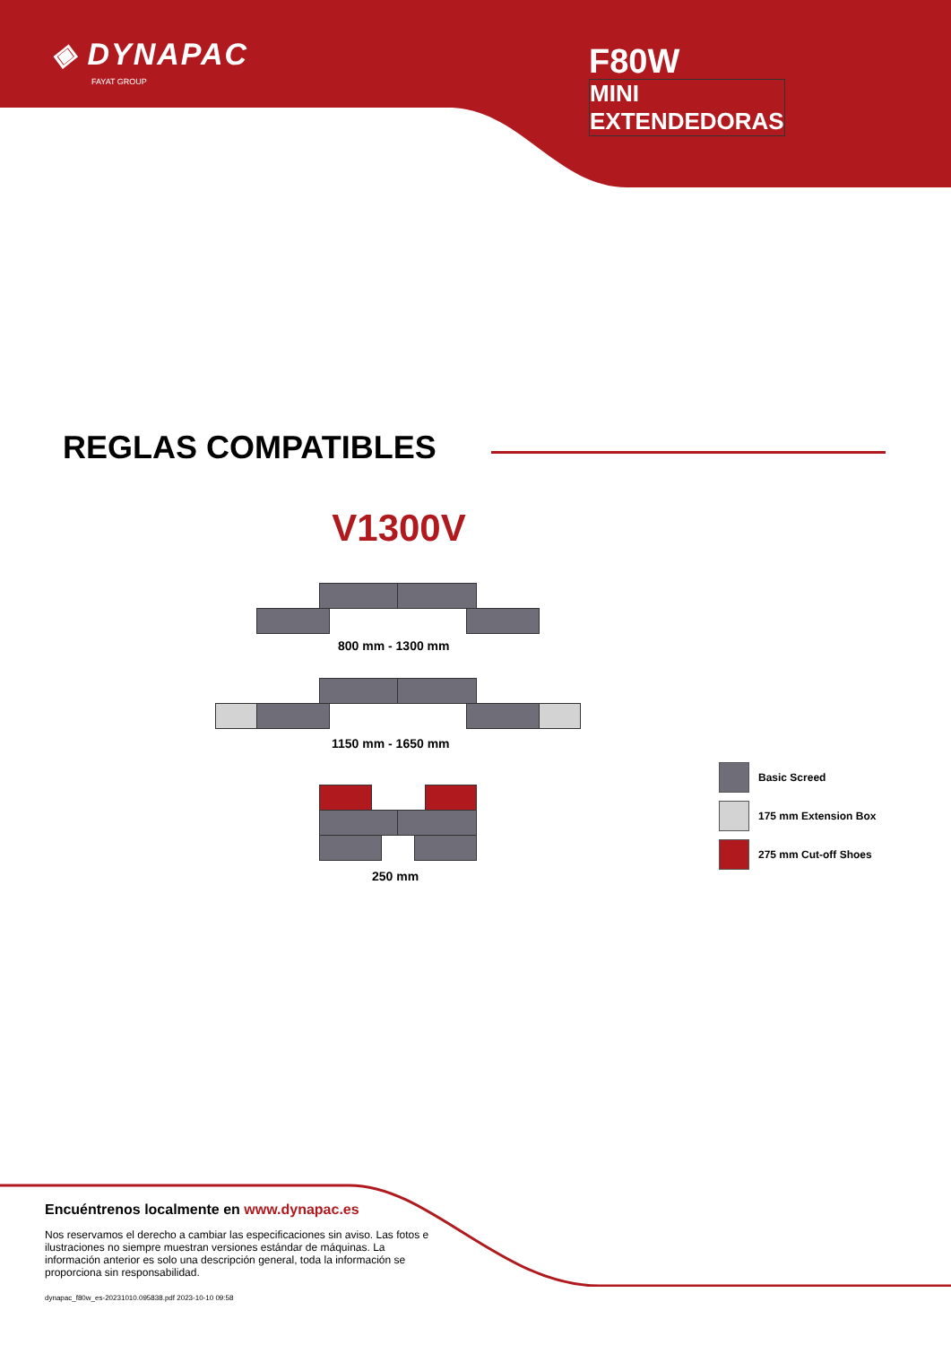◈ DYNAPAC
FAYAT GROUP
F80W
MINI EXTENDEDORAS
REGLAS COMPATIBLES
V1300V
800 mm - 1300 mm
1150 mm - 1650 mm
250 mm
Basic Screed
175 mm Extension Box
275 mm Cut-off Shoes
Encuéntrenos localmente en www.dynapac.es
Nos reservamos el derecho a cambiar las especificaciones sin aviso. Las fotos e ilustraciones no siempre muestran versiones estándar de máquinas. La información anterior es solo una descripción general, toda la información se proporciona sin responsabilidad.
dynapac_f80w_es-20231010.095838.pdf 2023-10-10 09:58